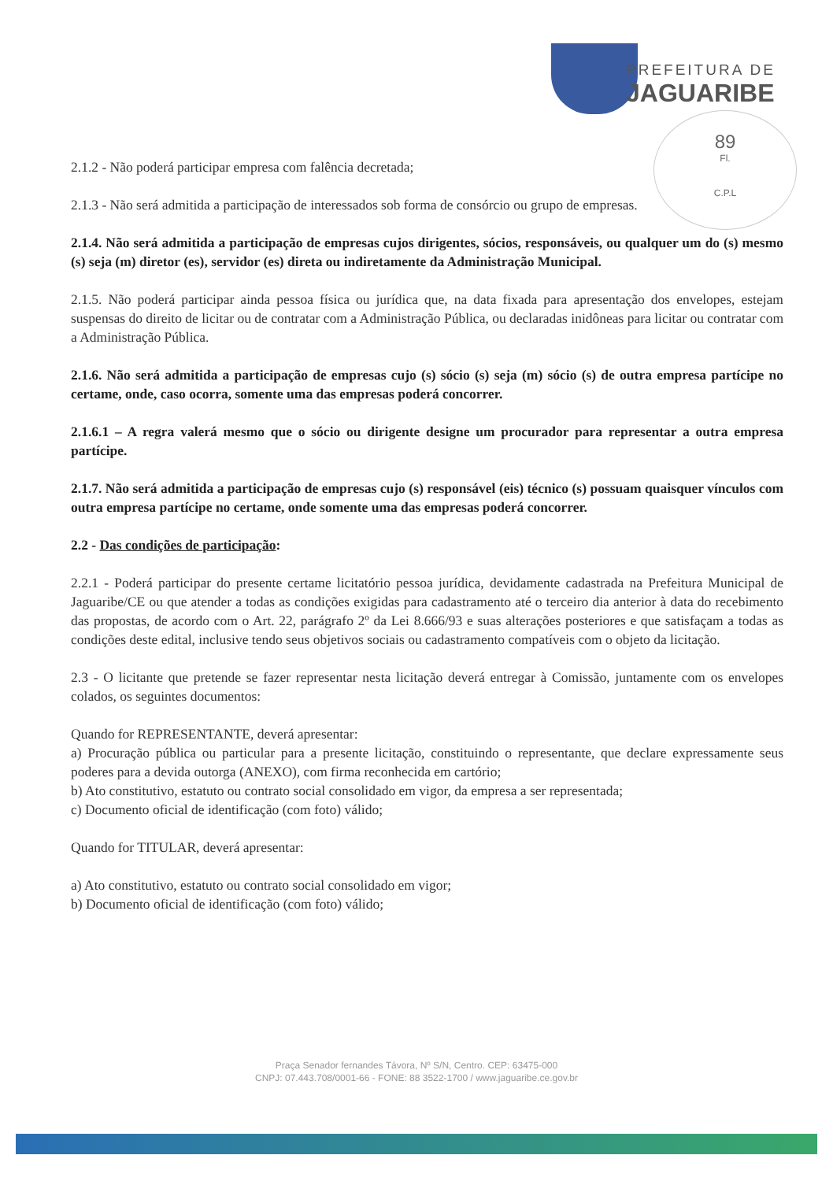PREFEITURA DE
JAGUARIBE
89
Fl.
C.P.L
2.1.2 - Não poderá participar empresa com falência decretada;
2.1.3 - Não será admitida a participação de interessados sob forma de consórcio ou grupo de empresas.
2.1.4. Não será admitida a participação de empresas cujos dirigentes, sócios, responsáveis, ou qualquer um do (s) mesmo (s) seja (m) diretor (es), servidor (es) direta ou indiretamente da Administração Municipal.
2.1.5. Não poderá participar ainda pessoa física ou jurídica que, na data fixada para apresentação dos envelopes, estejam suspensas do direito de licitar ou de contratar com a Administração Pública, ou declaradas inidôneas para licitar ou contratar com a Administração Pública.
2.1.6. Não será admitida a participação de empresas cujo (s) sócio (s) seja (m) sócio (s) de outra empresa partícipe no certame, onde, caso ocorra, somente uma das empresas poderá concorrer.
2.1.6.1 – A regra valerá mesmo que o sócio ou dirigente designe um procurador para representar a outra empresa partícipe.
2.1.7. Não será admitida a participação de empresas cujo (s) responsável (eis) técnico (s) possuam quaisquer vínculos com outra empresa partícipe no certame, onde somente uma das empresas poderá concorrer.
2.2 - Das condições de participação:
2.2.1 - Poderá participar do presente certame licitatório pessoa jurídica, devidamente cadastrada na Prefeitura Municipal de Jaguaribe/CE ou que atender a todas as condições exigidas para cadastramento até o terceiro dia anterior à data do recebimento das propostas, de acordo com o Art. 22, parágrafo 2º da Lei 8.666/93 e suas alterações posteriores e que satisfaçam a todas as condições deste edital, inclusive tendo seus objetivos sociais ou cadastramento compatíveis com o objeto da licitação.
2.3 - O licitante que pretende se fazer representar nesta licitação deverá entregar à Comissão, juntamente com os envelopes colados, os seguintes documentos:
Quando for REPRESENTANTE, deverá apresentar:
a) Procuração pública ou particular para a presente licitação, constituindo o representante, que declare expressamente seus poderes para a devida outorga (ANEXO), com firma reconhecida em cartório;
b) Ato constitutivo, estatuto ou contrato social consolidado em vigor, da empresa a ser representada;
c) Documento oficial de identificação (com foto) válido;
Quando for TITULAR, deverá apresentar:
a) Ato constitutivo, estatuto ou contrato social consolidado em vigor;
b) Documento oficial de identificação (com foto) válido;
Praça Senador fernandes Távora, Nº S/N, Centro. CEP: 63475-000
CNPJ: 07.443.708/0001-66 - FONE: 88 3522-1700 / www.jaguaribe.ce.gov.br